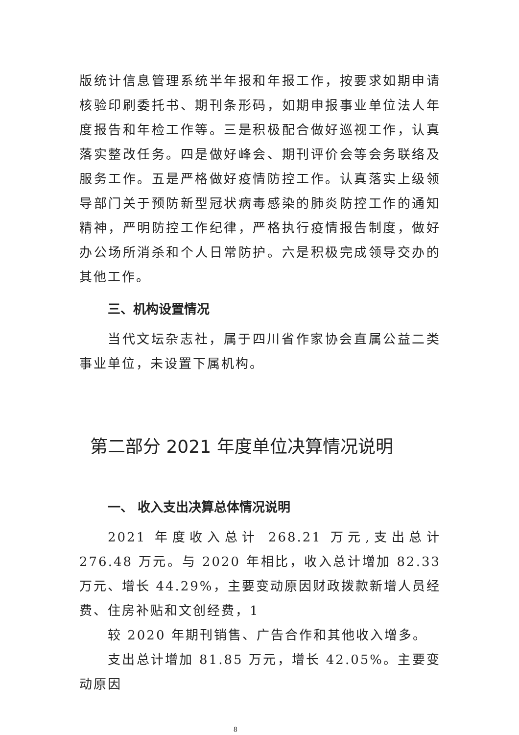版统计信息管理系统半年报和年报工作，按要求如期申请核验印刷委托书、期刊条形码，如期申报事业单位法人年度报告和年检工作等。三是积极配合做好巡视工作，认真落实整改任务。四是做好峰会、期刊评价会等会务联络及服务工作。五是严格做好疫情防控工作。认真落实上级领导部门关于预防新型冠状病毒感染的肺炎防控工作的通知精神，严明防控工作纪律，严格执行疫情报告制度，做好办公场所消杀和个人日常防护。六是积极完成领导交办的其他工作。
三、机构设置情况
当代文坛杂志社，属于四川省作家协会直属公益二类事业单位，未设置下属机构。
第二部分 2021 年度单位决算情况说明
一、 收入支出决算总体情况说明
2021 年度收入总计 268.21 万元,支出总计 276.48 万元。与 2020 年相比，收入总计增加 82.33 万元、增长 44.29%，主要变动原因财政拨款新增人员经费、住房补贴和文创经费，1
较 2020 年期刊销售、广告合作和其他收入增多。
支出总计增加 81.85 万元，增长 42.05%。主要变动原因
8